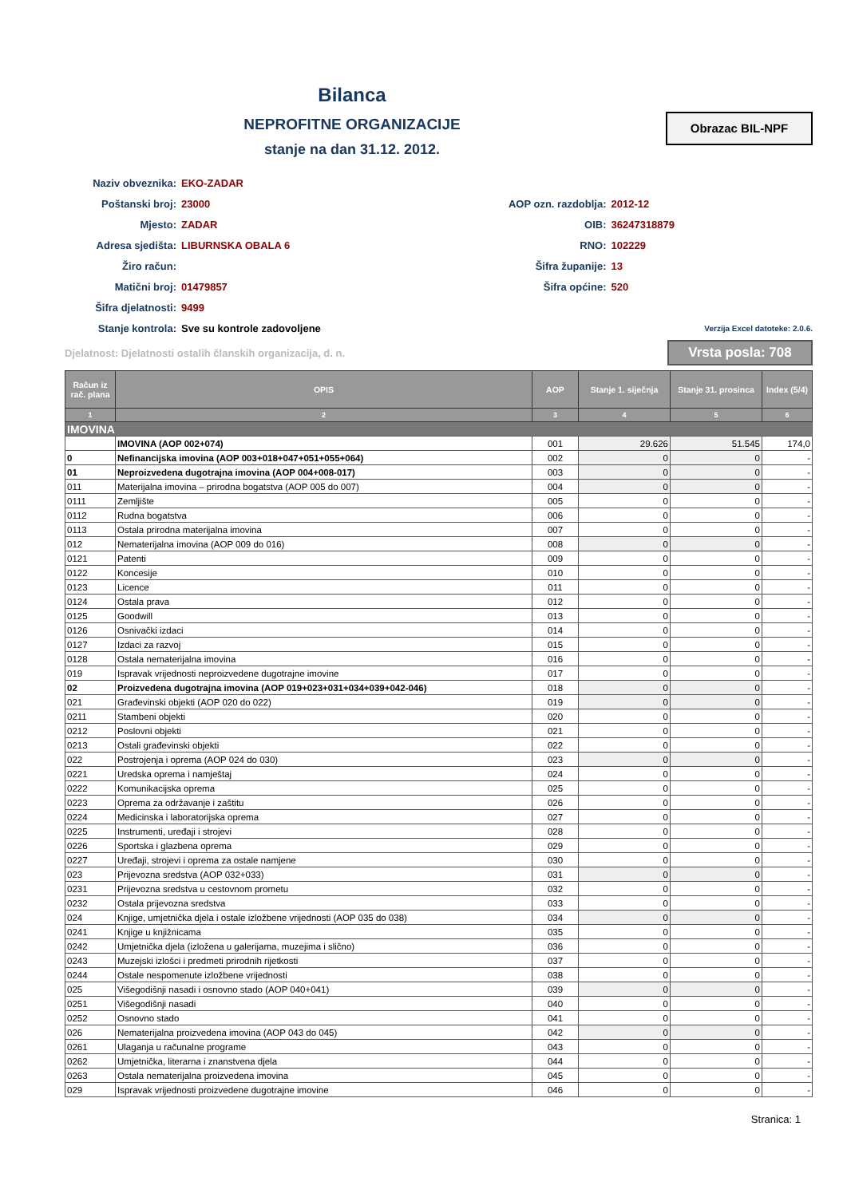Bilanca
NEPROFITNE ORGANIZACIJE
stanje na dan 31.12. 2012.
Obrazac BIL-NPF
Naziv obveznika: EKO-ZADAR
Poštanski broj: 23000
Mjesto: ZADAR
Adresa sjedišta: LIBURNSKA OBALA 6
Žiro račun:
Matični broj: 01479857
Šifra djelatnosti: 9499
Stanje kontrola: Sve su kontrole zadovoljene
AOP ozn. razdoblja: 2012-12
OIB: 36247318879
RNO: 102229
Šifra županije: 13
Šifra općine: 520
Verzija Excel datoteke: 2.0.6.
Djelatnost: Djelatnosti ostalih članskih organizacija, d. n.
Vrsta posla: 708
| Račun iz rač. plana | OPIS | AOP | Stanje 1. siječnja | Stanje 31. prosinca | Index (5/4) |
| --- | --- | --- | --- | --- | --- |
| 1 | 2 | 3 | 4 | 5 | 6 |
| IMOVINA | | | | | |
| | IMOVINA (AOP 002+074) | 001 | 29.626 | 51.545 | 174,0 |
| 0 | Nefinancijska imovina (AOP 003+018+047+051+055+064) | 002 | 0 | 0 | - |
| 01 | Neproizvedena dugotrajna imovina (AOP 004+008-017) | 003 | 0 | 0 | - |
| 011 | Materijalna imovina – prirodna bogatstva (AOP 005 do 007) | 004 | 0 | 0 | - |
| 0111 | Zemljište | 005 | 0 | 0 | - |
| 0112 | Rudna bogatstva | 006 | 0 | 0 | - |
| 0113 | Ostala prirodna materijalna imovina | 007 | 0 | 0 | - |
| 012 | Nematerijalna imovina (AOP 009 do 016) | 008 | 0 | 0 | - |
| 0121 | Patenti | 009 | 0 | 0 | - |
| 0122 | Koncesije | 010 | 0 | 0 | - |
| 0123 | Licence | 011 | 0 | 0 | - |
| 0124 | Ostala prava | 012 | 0 | 0 | - |
| 0125 | Goodwill | 013 | 0 | 0 | - |
| 0126 | Osnivački izdaci | 014 | 0 | 0 | - |
| 0127 | Izdaci za razvoj | 015 | 0 | 0 | - |
| 0128 | Ostala nematerijalna imovina | 016 | 0 | 0 | - |
| 019 | Ispravak vrijednosti neproizvedene dugotrajne imovine | 017 | 0 | 0 | - |
| 02 | Proizvedena dugotrajna imovina (AOP 019+023+031+034+039+042-046) | 018 | 0 | 0 | - |
| 021 | Građevinski objekti (AOP 020 do 022) | 019 | 0 | 0 | - |
| 0211 | Stambeni objekti | 020 | 0 | 0 | - |
| 0212 | Poslovni objekti | 021 | 0 | 0 | - |
| 0213 | Ostali građevinski objekti | 022 | 0 | 0 | - |
| 022 | Postrojenja i oprema (AOP 024 do 030) | 023 | 0 | 0 | - |
| 0221 | Uredska oprema i namještaj | 024 | 0 | 0 | - |
| 0222 | Komunikacijska oprema | 025 | 0 | 0 | - |
| 0223 | Oprema za održavanje i zaštitu | 026 | 0 | 0 | - |
| 0224 | Medicinska i laboratorijska oprema | 027 | 0 | 0 | - |
| 0225 | Instrumenti, uređaji i strojevi | 028 | 0 | 0 | - |
| 0226 | Sportska i glazbena oprema | 029 | 0 | 0 | - |
| 0227 | Uređaji, strojevi i oprema za ostale namjene | 030 | 0 | 0 | - |
| 023 | Prijevozna sredstva (AOP 032+033) | 031 | 0 | 0 | - |
| 0231 | Prijevozna sredstva u cestovnom prometu | 032 | 0 | 0 | - |
| 0232 | Ostala prijevozna sredstva | 033 | 0 | 0 | - |
| 024 | Knjige, umjetnička djela i ostale izložbene vrijednosti (AOP 035 do 038) | 034 | 0 | 0 | - |
| 0241 | Knjige u knjižnicama | 035 | 0 | 0 | - |
| 0242 | Umjetnička djela (izložena u galerijama, muzejima i slično) | 036 | 0 | 0 | - |
| 0243 | Muzejski izlošci i predmeti prirodnih rijetkosti | 037 | 0 | 0 | - |
| 0244 | Ostale nespomenute izložbene vrijednosti | 038 | 0 | 0 | - |
| 025 | Višegodišnji nasadi i osnovno stado (AOP 040+041) | 039 | 0 | 0 | - |
| 0251 | Višegodišnji nasadi | 040 | 0 | 0 | - |
| 0252 | Osnovno stado | 041 | 0 | 0 | - |
| 026 | Nematerijalna proizvedena imovina (AOP 043 do 045) | 042 | 0 | 0 | - |
| 0261 | Ulaganja u računalne programe | 043 | 0 | 0 | - |
| 0262 | Umjetnička, literarna i znanstvena djela | 044 | 0 | 0 | - |
| 0263 | Ostala nematerijalna proizvedena imovina | 045 | 0 | 0 | - |
| 029 | Ispravak vrijednosti proizvedene dugotrajne imovine | 046 | 0 | 0 | - |
Stranica: 1